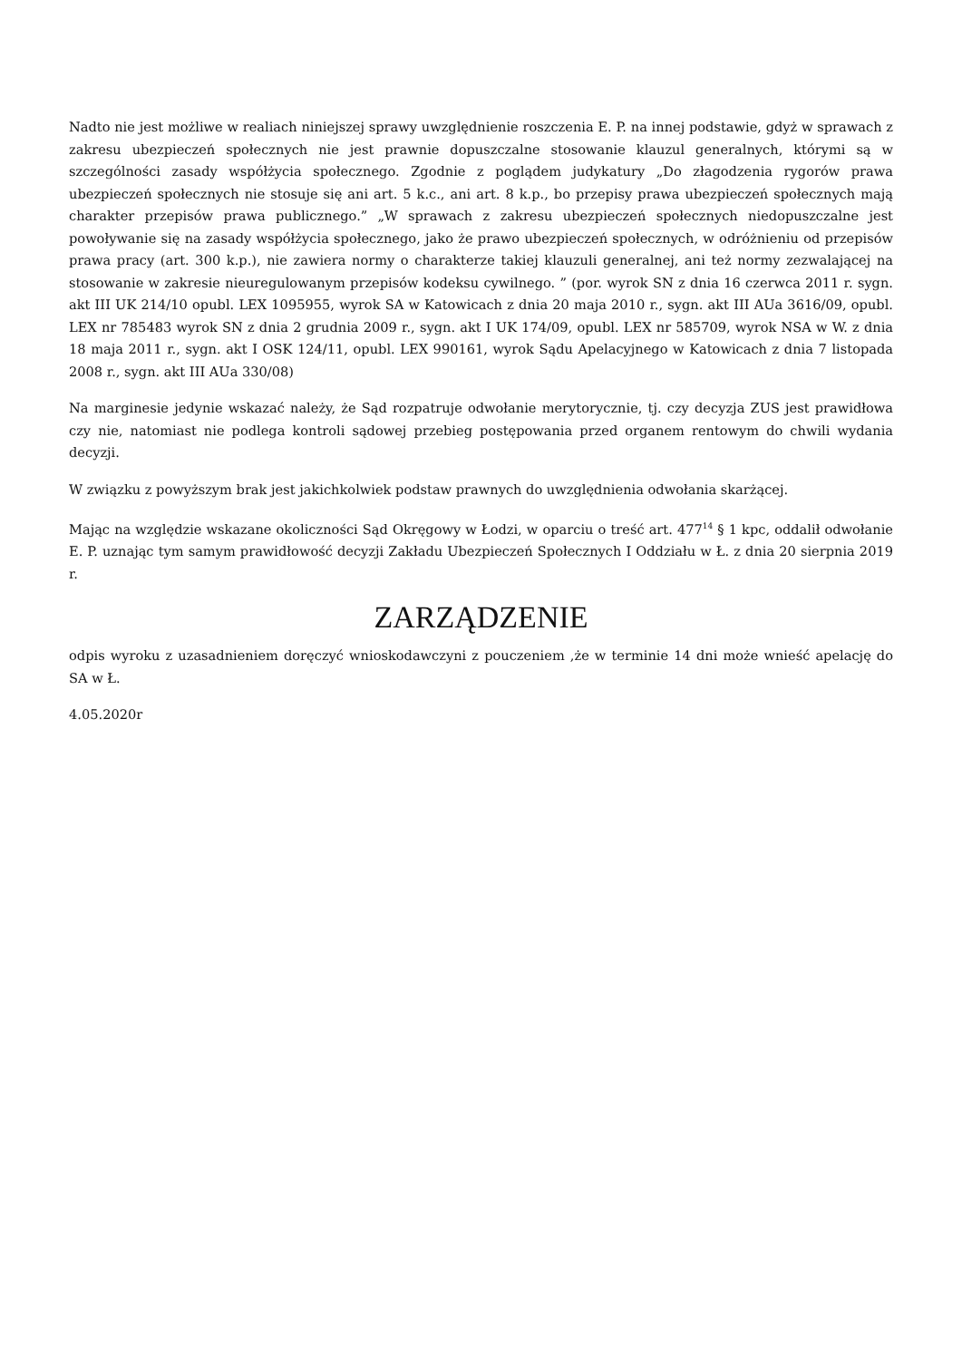Nadto nie jest możliwe w realiach niniejszej sprawy uwzględnienie roszczenia E. P. na innej podstawie, gdyż w sprawach z zakresu ubezpieczeń społecznych nie jest prawnie dopuszczalne stosowanie klauzul generalnych, którymi są w szczególności zasady współżycia społecznego. Zgodnie z poglądem judykatury „Do złagodzenia rygorów prawa ubezpieczeń społecznych nie stosuje się ani art. 5 k.c., ani art. 8 k.p., bo przepisy prawa ubezpieczeń społecznych mają charakter przepisów prawa publicznego.” „W sprawach z zakresu ubezpieczeń społecznych niedopuszczalne jest powoływanie się na zasady współżycia społecznego, jako że prawo ubezpieczeń społecznych, w odróżnieniu od przepisów prawa pracy (art. 300 k.p.), nie zawiera normy o charakterze takiej klauzuli generalnej, ani też normy zezwalającej na stosowanie w zakresie nieuregulowanym przepisów kodeksu cywilnego. ” (por. wyrok SN z dnia 16 czerwca 2011 r. sygn. akt III UK 214/10 opubl. LEX 1095955, wyrok SA w Katowicach z dnia 20 maja 2010 r., sygn. akt III AUa 3616/09, opubl. LEX nr 785483 wyrok SN z dnia 2 grudnia 2009 r., sygn. akt I UK 174/09, opubl. LEX nr 585709, wyrok NSA w W. z dnia 18 maja 2011 r., sygn. akt I OSK 124/11, opubl. LEX 990161, wyrok Sądu Apelacyjnego w Katowicach z dnia 7 listopada 2008 r., sygn. akt III AUa 330/08)
Na marginesie jedynie wskazać należy, że Sąd rozpatruje odwołanie merytorycznie, tj. czy decyzja ZUS jest prawidłowa czy nie, natomiast nie podlega kontroli sądowej przebieg postępowania przed organem rentowym do chwili wydania decyzji.
W związku z powyższym brak jest jakichkolwiek podstaw prawnych do uwzględnienia odwołania skarżącej.
Mając na względzie wskazane okoliczności Sąd Okręgowy w Łodzi, w oparciu o treść art. 477<sup>14</sup> § 1 kpc, oddalił odwołanie E. P. uznając tym samym prawidłowość decyzji Zakładu Ubezpieczeń Społecznych I Oddziału w Ł. z dnia 20 sierpnia 2019 r.
ZARZĄDZENIE
odpis wyroku z uzasadnieniem doręczyć wnioskodawczyni z pouczeniem ,że w terminie 14 dni może wnieść apelację do SA w Ł.
4.05.2020r